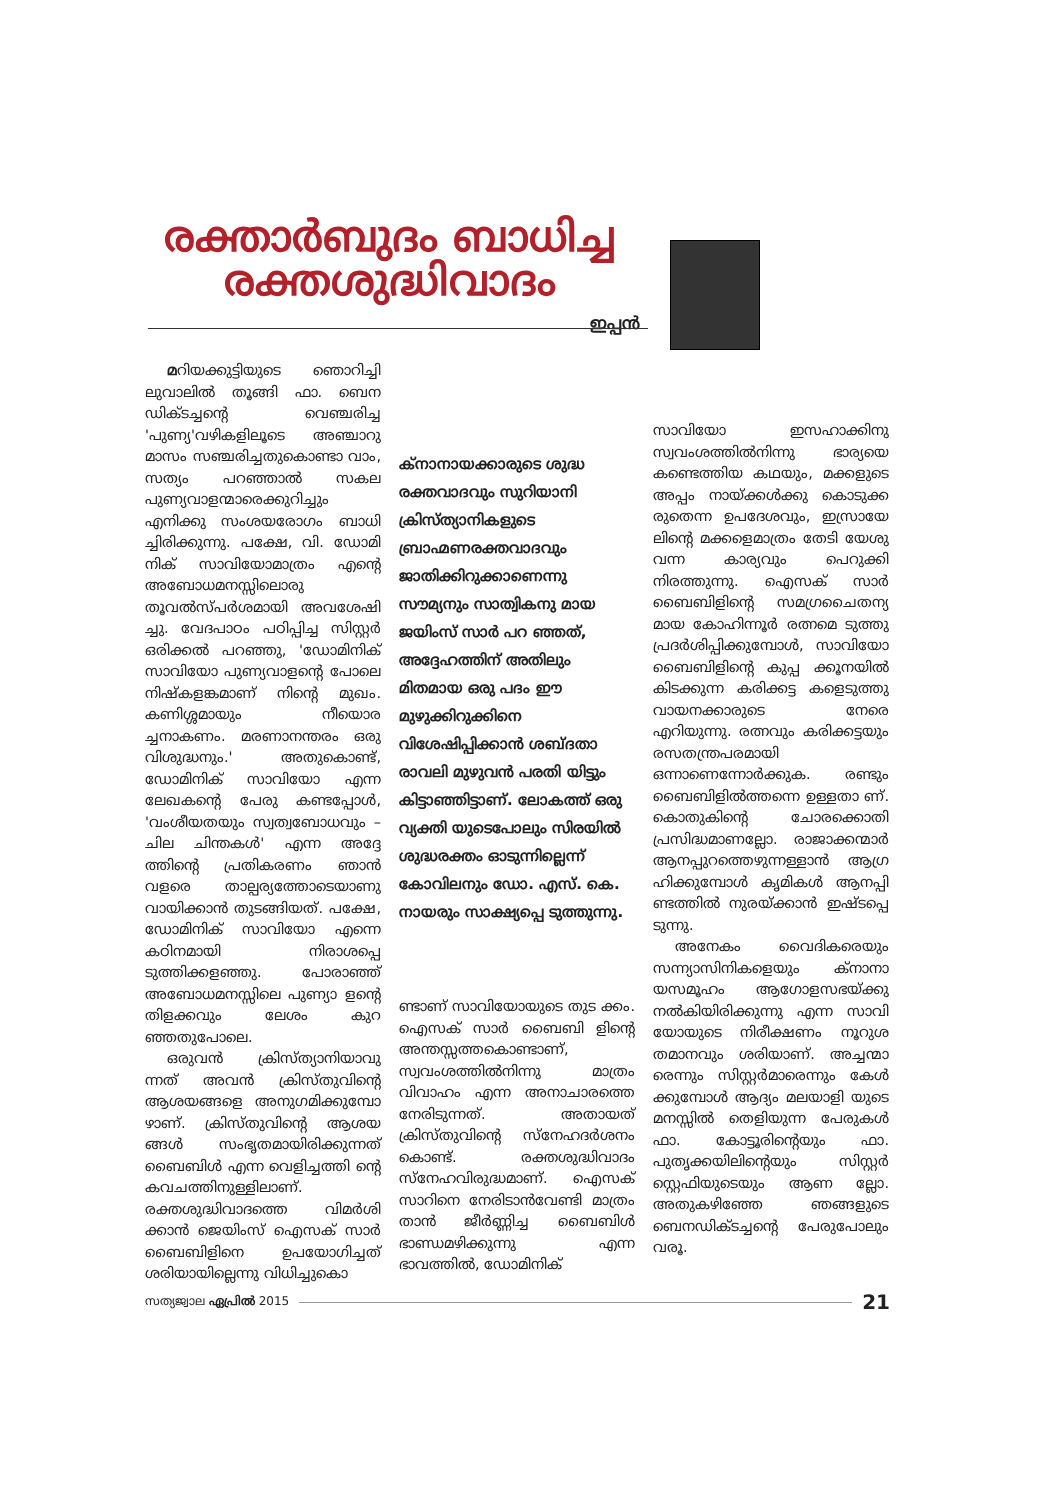രക്താർബുദം ബാധിച്ച രക്തശുദ്ധിവാദം
ഇപ്പൻ
മറിയക്കുട്ടിയുടെ ഞൊറിച്ചി ലുവാലിൽ തൂങ്ങി ഫാ. ബെന ഡിക്ടച്ചന്റെ വെഞ്ചരിച്ച 'പുണ്യ'വഴികളിലൂടെ അഞ്ചാറു മാസം സഞ്ചരിച്ചതുകൊണ്ടാ വാം, സത്യം പറഞ്ഞാൽ സകല പുണ്യവാളന്മാരെക്കുറിച്ചും എനിക്കു സംശയരോഗം ബാധി ച്ചിരിക്കുന്നു. പക്ഷേ, വി. ഡോമി നിക് സാവിയോമാത്രം എന്റെ അബോധമനസ്സിലൊരു തൂവൽസ്പർശമായി അവശേഷി ച്ചു. വേദപാഠം പഠിപ്പിച്ച സിസ്റ്റർ ഒരിക്കൽ പറഞ്ഞു, 'ഡോമിനിക് സാവിയോ പുണ്യവാളന്റെ പോലെ നിഷ്കളങ്കമാണ് നിന്റെ മുഖം. കണിശ്ശമായും നീയൊര ച്ചനാകണം. മരണാനന്തരം ഒരു വിശുദ്ധനും.' അതുകൊണ്ട്, ഡോമിനിക് സാവിയോ എന്ന ലേഖകന്റെ പേരു കണ്ടപ്പോൾ, 'വംശീയതയും സ്വത്വബോധവും – ചില ചിന്തകൾ' എന്ന അദ്ദേ ത്തിന്റെ പ്രതികരണം ഞാൻ വളരെ താല്പര്യത്തോടെയാണു വായിക്കാൻ തുടങ്ങിയത്. പക്ഷേ, ഡോമിനിക് സാവിയോ എന്നെ കഠിനമായി നിരാശപ്പെ ടുത്തിക്കളഞ്ഞു. പോരാഞ്ഞ് അബോധമനസ്സിലെ പുണ്യാ ളന്റെ തിളക്കവും ലേശം കുറ ഞ്ഞതുപോലെ.
ഒരുവൻ ക്രിസ്ത്യാനിയാവു ന്നത് അവൻ ക്രിസ്തുവിന്റെ ആശയങ്ങളെ അനുഗമിക്കുമ്പോ ഴാണ്. ക്രിസ്തുവിന്റെ ആശയ ങ്ങൾ സംഭൃതമായിരിക്കുന്നത് ബൈബിൾ എന്ന വെളിച്ചത്തി ന്റെ കവചത്തിനുള്ളിലാണ്. രക്തശുദ്ധിവാദത്തെ വിമർശി ക്കാൻ ജെയിംസ് ഐസക് സാർ ബൈബിളിനെ ഉപയോഗിച്ചത് ശരിയായില്ലെന്നു വിധിച്ചുകൊ
ക്നാനായക്കാരുടെ ശുദ്ധ രക്തവാദവും സുറിയാനി ക്രിസ്ത്യാനികളുടെ ബ്രാഹ്മണരക്തവാദവും ജാതിക്കിറുക്കാണെന്നു സൗമ്യനും സാത്വികനു മായ ജയിംസ് സാർ പറ ഞ്ഞത്, അദ്ദേഹത്തിന് അതിലും മിതമായ ഒരു പദം ഈ മുഴുക്കിറുക്കിനെ വിശേഷിപ്പിക്കാൻ ശബ്ദതാ രാവലി മുഴുവൻ പരതി യിട്ടും കിട്ടാഞ്ഞിട്ടാണ്. ലോകത്ത് ഒരു വ്യക്തി യുടെപോലും സിരയിൽ ശുദ്ധരക്തം ഓടുന്നില്ലെന്ന് കോവിലനും ഡോ. എസ്. കെ. നായരും സാക്ഷ്യപ്പെ ടുത്തുന്നു.
ണ്ടാണ് സാവിയോയുടെ തുട ക്കം. ഐസക് സാർ ബൈബി ളിന്റെ അന്തസ്സത്തകൊണ്ടാണ്, സ്വവംശത്തിൽനിന്നു മാത്രം വിവാഹം എന്ന അനാചാരത്തെ നേരിടുന്നത്. അതായത് ക്രിസ്തുവിന്റെ സ്നേഹദർശനം കൊണ്ട്. രക്തശുദ്ധിവാദം സ്നേഹവിരുദ്ധമാണ്. ഐസക് സാറിനെ നേരിടാൻവേണ്ടി മാത്രം താൻ ജീർണ്ണിച്ച ബൈബിൾ ഭാണ്ഡമഴിക്കുന്നു എന്ന ഭാവത്തിൽ, ഡോമിനിക്
സാവിയോ ഇസഹാക്കിനു സ്വവംശത്തിൽനിന്നു ഭാര്യയെ കണ്ടെത്തിയ കഥയും, മക്കളുടെ അപ്പം നായ്ക്കൾക്കു കൊടുക്ക രുതെന്ന ഉപദേശവും, ഇസ്രായേ ലിന്റെ മക്കളെമാത്രം തേടി യേശു വന്ന കാര്യവും പെറുക്കി നിരത്തുന്നു. ഐസക് സാർ ബൈബിളിന്റെ സമഗ്രചൈതന്യ മായ കോഹിന്നൂർ രത്നമെ ടുത്തു പ്രദർശിപ്പിക്കുമ്പോൾ, സാവിയോ ബൈബിളിന്റെ കുപ്പ ക്കൂനയിൽ കിടക്കുന്ന കരിക്കട്ട കളെടുത്തു വായനക്കാരുടെ നേരെ എറിയുന്നു. രത്നവും കരിക്കട്ടയും രസതന്ത്രപരമായി ഒന്നാണെന്നോർക്കുക. രണ്ടും ബൈബിളിൽത്തന്നെ ഉള്ളതാ ണ്. കൊതുകിന്റെ ചോരക്കൊതി പ്രസിദ്ധമാണല്ലോ. രാജാക്കന്മാർ ആനപ്പുറത്തെഴുന്നള്ളാൻ ആഗ്ര ഹിക്കുമ്പോൾ കൃമികൾ ആനപ്പി ണ്ടത്തിൽ നുരയ്ക്കാൻ ഇഷ്ടപ്പെ ടുന്നു.
അനേകം വൈദികരെയും സന്ന്യാസിനികളെയും ക്നാനാ യസമൂഹം ആഗോളസഭയ്ക്കു നൽകിയിരിക്കുന്നു എന്ന സാവി യോയുടെ നിരീക്ഷണം നൂറുശ തമാനവും ശരിയാണ്. അച്ചന്മാ രെന്നും സിസ്റ്റർമാരെന്നും കേൾ ക്കുമ്പോൾ ആദ്യം മലയാളി യുടെ മനസ്സിൽ തെളിയുന്ന പേരുകൾ ഫാ. കോട്ടൂരിന്റെയും ഫാ. പുതൃക്കയിലിന്റെയും സിസ്റ്റർ സ്റ്റെഫിയുടെയും ആണ ല്ലോ. അതുകഴിഞ്ഞേ ഞങ്ങളുടെ ബെനഡിക്ടച്ചന്റെ പേരുപോലും വരൂ.
സത്യജ്വാല ഏപ്രിൽ 2015 21